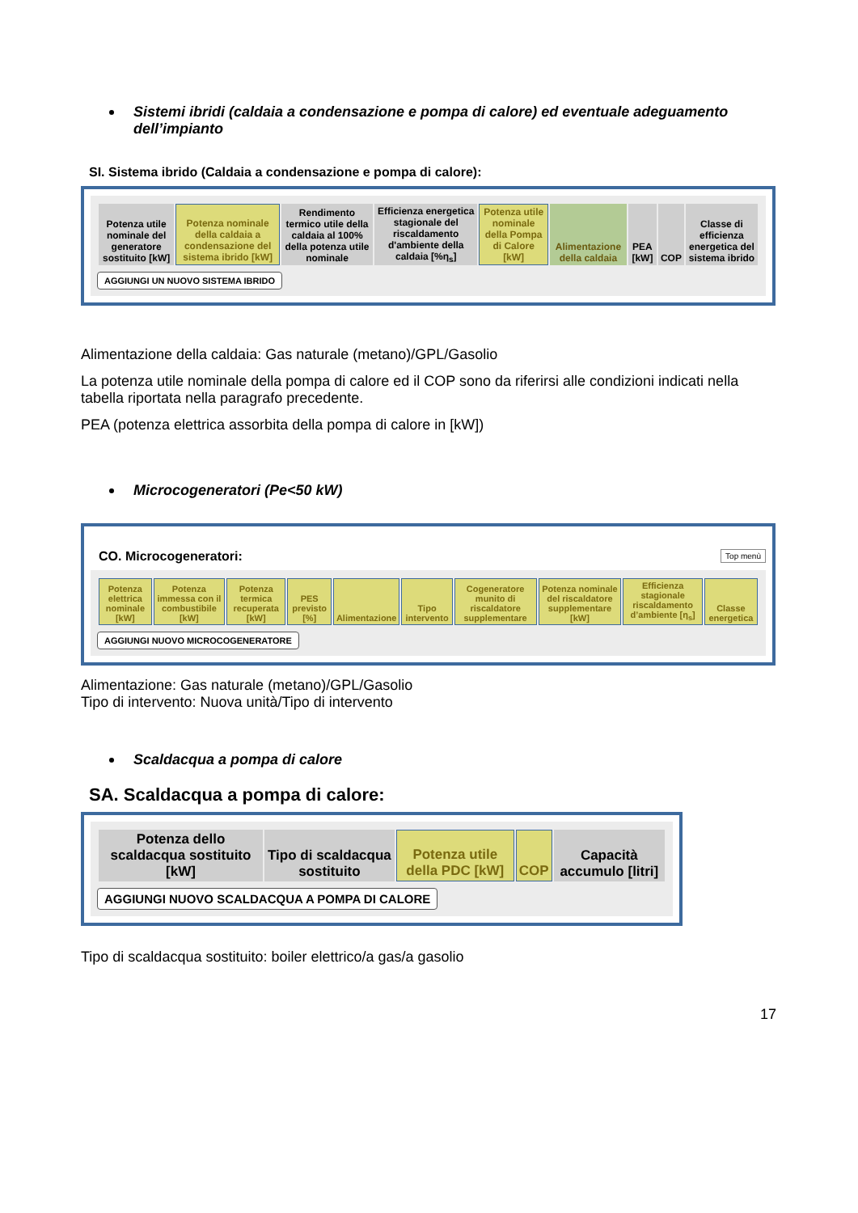Sistemi ibridi (caldaia a condensazione e pompa di calore) ed eventuale adeguamento dell’impianto
SI. Sistema ibrido (Caldaia a condensazione e pompa di calore):
| Potenza utile nominale del generatore sostituito [kW] | Potenza nominale della caldaia a condensazione del sistema ibrido [kW] | Rendimento termico utile della caldaia al 100% della potenza utile nominale | Efficienza energetica stagionale del riscaldamento d'ambiente della caldaia [%η<sub>s</sub>] | Potenza utile nominale della Pompa di Calore [kW] | Alimentazione della caldaia | PEA [kW] | COP | Classe di efficienza energetica del sistema ibrido |
| --- | --- | --- | --- | --- | --- | --- | --- | --- |
AGGIUNGI UN NUOVO SISTEMA IBRIDO
Alimentazione della caldaia: Gas naturale (metano)/GPL/Gasolio
La potenza utile nominale della pompa di calore ed il COP sono da riferirsi alle condizioni indicati nella tabella riportata nella paragrafo precedente.
PEA (potenza elettrica assorbita della pompa di calore in [kW])
Microcogeneratori (Pe<50 kW)
CO. Microcogeneratori: Top menù
| Potenza elettrica nominale [kW] | Potenza immessa con il combustibile [kW] | Potenza termica recuperata [kW] | PES previsto [%] | Alimentazione | Tipo intervento | Cogeneratore munito di riscaldatore supplementare | Potenza nominale del riscaldatore supplementare [kW] | Efficienza stagionale riscaldamento d’ambiente [η<sub>s</sub>] | Classe energetica |
| --- | --- | --- | --- | --- | --- | --- | --- | --- | --- |
AGGIUNGI NUOVO MICROCOGENERATORE
Alimentazione: Gas naturale (metano)/GPL/Gasolio
Tipo di intervento: Nuova unità/Tipo di intervento
Scaldacqua a pompa di calore
SA. Scaldacqua a pompa di calore:
| Potenza dello scaldacqua sostituito [kW] | Tipo di scaldacqua sostituito | Potenza utile della PDC [kW] | COP | Capacità accumulo [litri] |
| --- | --- | --- | --- | --- |
AGGIUNGI NUOVO SCALDACQUA A POMPA DI CALORE
Tipo di scaldacqua sostituito: boiler elettrico/a gas/a gasolio
17